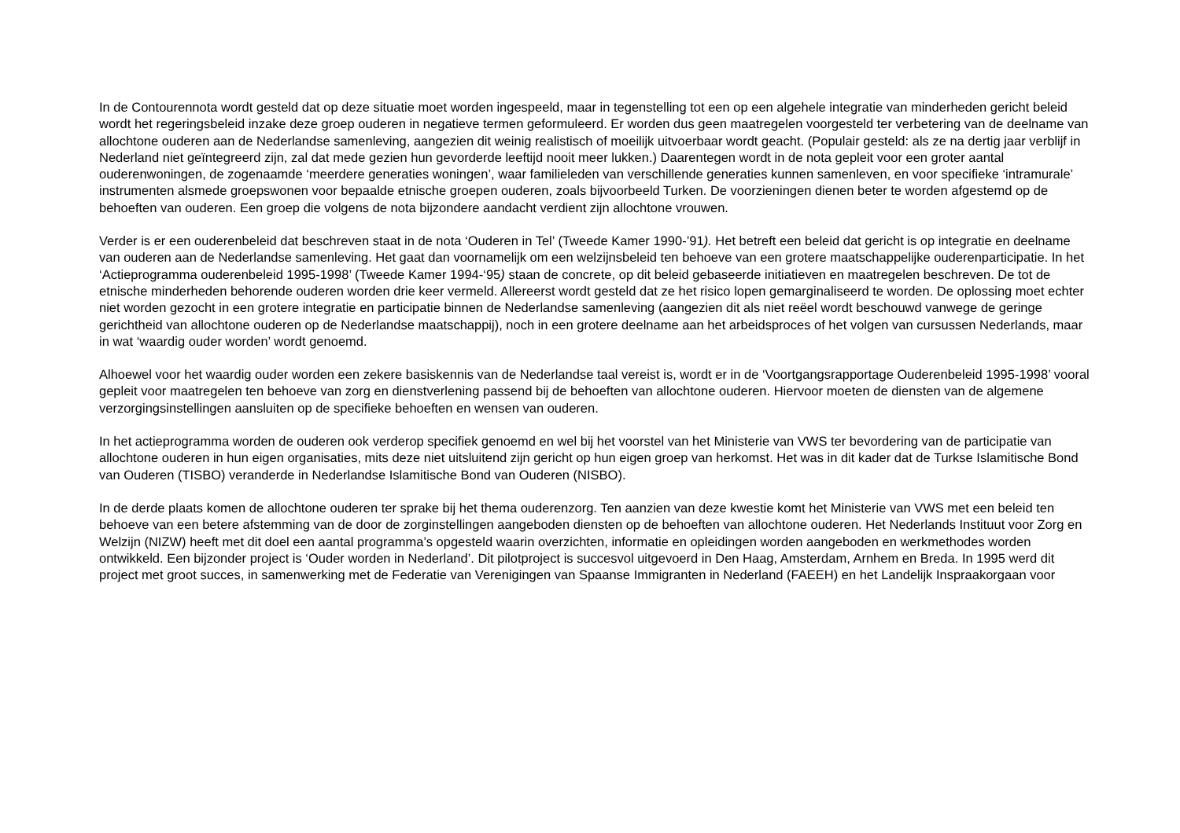In de Contourennota wordt gesteld dat op deze situatie moet worden ingespeeld, maar in tegenstelling tot een op een algehele integratie van minderheden gericht beleid wordt het regeringsbeleid inzake deze groep ouderen in negatieve termen geformuleerd. Er worden dus geen maatregelen voorgesteld ter verbetering van de deelname van allochtone ouderen aan de Nederlandse samenleving, aangezien dit weinig realistisch of moeilijk uitvoerbaar wordt geacht. (Populair gesteld: als ze na dertig jaar verblijf in Nederland niet geïntegreerd zijn, zal dat mede gezien hun gevorderde leeftijd nooit meer lukken.) Daarentegen wordt in de nota gepleit voor een groter aantal ouderenwoningen, de zogenaamde ‘meerdere generaties woningen’, waar familieleden van verschillende generaties kunnen samenleven, en voor specifieke ‘intramurale’ instrumenten alsmede groepswonen voor bepaalde etnische groepen ouderen, zoals bijvoorbeeld Turken. De voorzieningen dienen beter te worden afgestemd op de behoeften van ouderen. Een groep die volgens de nota bijzondere aandacht verdient zijn allochtone vrouwen.
Verder is er een ouderenbeleid dat beschreven staat in de nota ‘Ouderen in Tel’ (Tweede Kamer 1990-’91). Het betreft een beleid dat gericht is op integratie en deelname van ouderen aan de Nederlandse samenleving. Het gaat dan voornamelijk om een welzijnsbeleid ten behoeve van een grotere maatschappelijke ouderenparticipatie. In het ‘Actieprogramma ouderenbeleid 1995-1998’ (Tweede Kamer 1994-‘95) staan de concrete, op dit beleid gebaseerde initiatieven en maatregelen beschreven. De tot de etnische minderheden behorende ouderen worden drie keer vermeld. Allereerst wordt gesteld dat ze het risico lopen gemarginaliseerd te worden. De oplossing moet echter niet worden gezocht in een grotere integratie en participatie binnen de Nederlandse samenleving (aangezien dit als niet reëel wordt beschouwd vanwege de geringe gerichtheid van allochtone ouderen op de Nederlandse maatschappij), noch in een grotere deelname aan het arbeidsproces of het volgen van cursussen Nederlands, maar in wat ‘waardig ouder worden’ wordt genoemd.
Alhoewel voor het waardig ouder worden een zekere basiskennis van de Nederlandse taal vereist is, wordt er in de ‘Voortgangsrapportage Ouderenbeleid 1995-1998’ vooral gepleit voor maatregelen ten behoeve van zorg en dienstverlening passend bij de behoeften van allochtone ouderen. Hiervoor moeten de diensten van de algemene verzorgingsinstellingen aansluiten op de specifieke behoeften en wensen van ouderen.
In het actieprogramma worden de ouderen ook verderop specifiek genoemd en wel bij het voorstel van het Ministerie van VWS ter bevordering van de participatie van allochtone ouderen in hun eigen organisaties, mits deze niet uitsluitend zijn gericht op hun eigen groep van herkomst. Het was in dit kader dat de Turkse Islamitische Bond van Ouderen (TISBO) veranderde in Nederlandse Islamitische Bond van Ouderen (NISBO).
In de derde plaats komen de allochtone ouderen ter sprake bij het thema ouderenzorg. Ten aanzien van deze kwestie komt het Ministerie van VWS met een beleid ten behoeve van een betere afstemming van de door de zorginstellingen aangeboden diensten op de behoeften van allochtone ouderen. Het Nederlands Instituut voor Zorg en Welzijn (NIZW) heeft met dit doel een aantal programma’s opgesteld waarin overzichten, informatie en opleidingen worden aangeboden en werkmethodes worden ontwikkeld. Een bijzonder project is ‘Ouder worden in Nederland’. Dit pilotproject is succesvol uitgevoerd in Den Haag, Amsterdam, Arnhem en Breda. In 1995 werd dit project met groot succes, in samenwerking met de Federatie van Verenigingen van Spaanse Immigranten in Nederland (FAEEH) en het Landelijk Inspraakorgaan voor